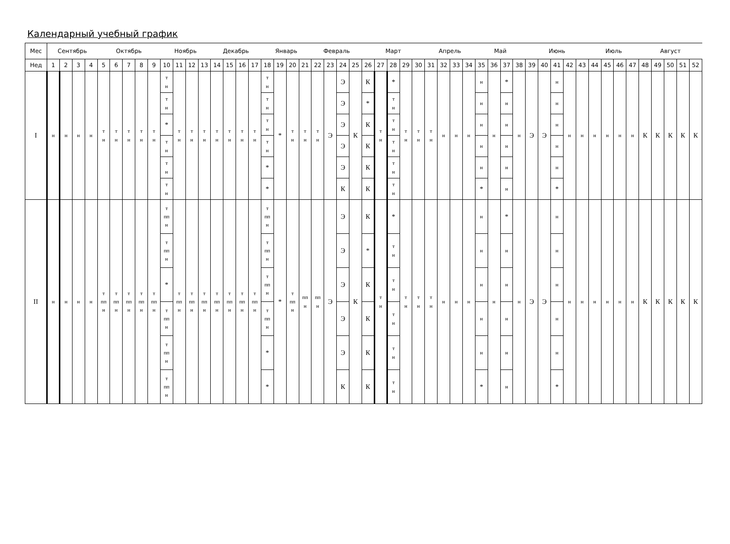Календарный учебный график
| Мес | Сентябрь | | | | Октябрь | | | | | Ноябрь | | | | Декабрь | | | | Январь | | | | Февраль | | | | Март | | | | | Апрель | | | | Май | | | | Июнь | | | | | Июль | | | | Август | | | | |
| --- | --- | --- | --- | --- | --- | --- | --- | --- | --- | --- | --- | --- | --- | --- | --- | --- | --- | --- | --- | --- | --- | --- | --- | --- | --- | --- | --- | --- | --- | --- | --- | --- | --- | --- | --- | --- | --- | --- | --- | --- | --- | --- | --- | --- | --- | --- | --- | --- | --- | --- | --- | --- |
| Нед | 1 | 2 | 3 | 4 | 5 | 6 | 7 | 8 | 9 | 10 | 11 | 12 | 13 | 14 | 15 | 16 | 17 | 18 | 19 | 20 | 21 | 22 | 23 | 24 | 25 | 26 | 27 | 28 | 29 | 30 | 31 | 32 | 33 | 34 | 35 | 36 | 37 | 38 | 39 | 40 | 41 | 42 | 43 | 44 | 45 | 46 | 47 | 48 | 49 | 50 | 51 | 52 |
| I | н | н | н | н | т н | т н | т н | т н | т н | т н | т н | т н | т н | т н | т н | т н | т н | т н | * | т н | т н | т н | Э | Э | К | К | т н | * | т н | т н | т н | н | н | н | н | н | * | н | Э | Э | н | н | н | н | н | н | н | К | К | К | К | К |
| | | | | | | | | | | т н | | | | | | | | т н | | | | | | Э | | * | | т н | | | | | | | н | | н | | | | н | | | | | | | | | | | |
| | | | | | | | | | | * | | | | | | | | т н | | | | | | Э | | К | | т н | | | | | | | н | | н | | | | н | | | | | | | | | | | |
| | | | | | | | | | | т н | | | | | | | | т н | | | | | | Э | | К | | т н | | | | | | | н | | н | | | | н | | | | | | | | | | | |
| | | | | | | | | | | т н | | | | | | | | * | | | | | | Э | | К | | т н | | | | | | | н | | н | | | | н | | | | | | | | | | | |
| | | | | | | | | | | т н | | | | | | | | * | | | | | | К | | К | | т н | | | | | | | * | | н | | | | * | | | | | | | | | | | |
| II | н | н | н | н | т пп н | т пп н | т пп н | т пп н | т пп н | т пп н | т пп н | т пп н | т пп н | т пп н | т пп н | т пп н | т пп н | т пп н | * | т пп н | пп н | пп н | Э | Э | К | К | т н | * | т н | т н | т н | н | н | н | н | н | * | н | Э | Э | н | н | н | н | н | н | н | К | К | К | К | К |
| | | | | | | | | | | т пп н | | | | | | | | т пп н | | | | | | Э | | * | | т н | | | | | | | н | | н | | | | н | | | | | | | | | | | |
| | | | | | | | | | | * | | | | | | | | т пп н | | | | | | Э | | К | | т н | | | | | | | н | | н | | | | н | | | | | | | | | | | |
| | | | | | | | | | | т пп н | | | | | | | | т пп н | | | | | | Э | | К | | т н | | | | | | | н | | н | | | | н | | | | | | | | | | | |
| | | | | | | | | | | т пп н | | | | | | | | * | | | | | | Э | | К | | т н | | | | | | | н | | н | | | | н | | | | | | | | | | | |
| | | | | | | | | | | т пп н | | | | | | | | * | | | | | | К | | К | | т н | | | | | | | * | | н | | | | * | | | | | | | | | | | |